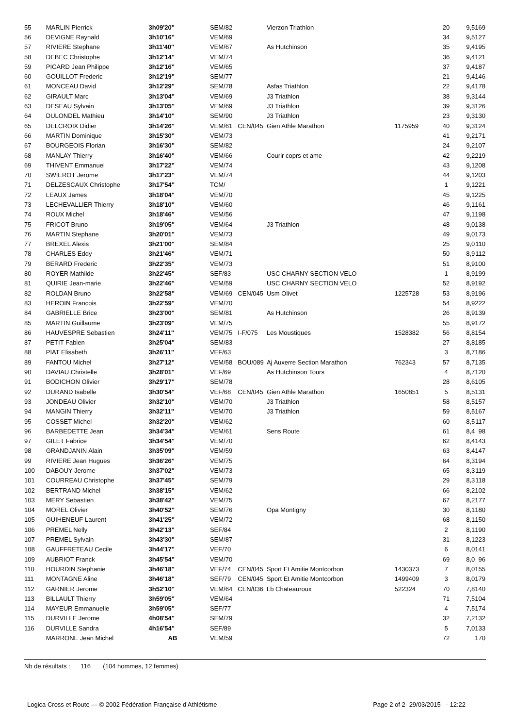| 55 | MARLIN Pierrick | 3h09'20'' | SEM/82 | | Vierzon Triathlon | | 20 | 9,5 | 169 |
| 56 | DEVIGNE Raynald | 3h10'16'' | VEM/69 | | | | 34 | 9,5 | 127 |
| 57 | RIVIERE Stephane | 3h11'40'' | VEM/67 | | As Hutchinson | | 35 | 9,4 | 195 |
| 58 | DEBEC Christophe | 3h12'14'' | VEM/74 | | | | 36 | 9,4 | 121 |
| 59 | PICARD Jean Philippe | 3h12'16'' | VEM/65 | | | | 37 | 9,4 | 187 |
| 60 | GOUILLOT Frederic | 3h12'19'' | SEM/77 | | | | 21 | 9,4 | 146 |
| 61 | MONCEAU David | 3h12'29'' | SEM/78 | | Asfas Triathlon | | 22 | 9,4 | 178 |
| 62 | GIRAULT Marc | 3h13'04'' | VEM/69 | | J3 Triathlon | | 38 | 9,3 | 144 |
| 63 | DESEAU Sylvain | 3h13'05'' | VEM/69 | | J3 Triathlon | | 39 | 9,3 | 126 |
| 64 | DULONDEL Mathieu | 3h14'10'' | SEM/90 | | J3 Triathlon | | 23 | 9,3 | 130 |
| 65 | DELCROIX Didier | 3h14'26'' | VEM/61 | CEN/045 | Gien Athle Marathon | 1175959 | 40 | 9,3 | 124 |
| 66 | MARTIN Dominique | 3h15'30'' | VEM/73 | | | | 41 | 9,2 | 171 |
| 67 | BOURGEOIS Florian | 3h16'30'' | SEM/82 | | | | 24 | 9,2 | 107 |
| 68 | MANLAY Thierry | 3h16'40'' | VEM/66 | | Courir coprs et ame | | 42 | 9,2 | 219 |
| 69 | THIVENT Emmanuel | 3h17'22'' | VEM/74 | | | | 43 | 9,1 | 208 |
| 70 | SWIEROT Jerome | 3h17'23'' | VEM/74 | | | | 44 | 9,1 | 203 |
| 71 | DELZESCAUX Christophe | 3h17'54'' | TCM/ | | | | 1 | 9,1 | 221 |
| 72 | LEAUX James | 3h18'04'' | VEM/70 | | | | 45 | 9,1 | 225 |
| 73 | LECHEVALLIER Thierry | 3h18'10'' | VEM/60 | | | | 46 | 9,1 | 161 |
| 74 | ROUX Michel | 3h18'46'' | VEM/56 | | | | 47 | 9,1 | 198 |
| 75 | FRICOT Bruno | 3h19'05'' | VEM/64 | | J3 Triathlon | | 48 | 9,0 | 138 |
| 76 | MARTIN Stephane | 3h20'01'' | VEM/73 | | | | 49 | 9,0 | 173 |
| 77 | BREXEL Alexis | 3h21'00'' | SEM/84 | | | | 25 | 9,0 | 110 |
| 78 | CHARLES Eddy | 3h21'46'' | VEM/71 | | | | 50 | 8,9 | 112 |
| 79 | BERARD Frederic | 3h22'35'' | VEM/73 | | | | 51 | 8,9 | 100 |
| 80 | ROYER Mathilde | 3h22'45'' | SEF/83 | | USC CHARNY SECTION VELO | | 1 | 8,9 | 199 |
| 81 | QUIRIE Jean-marie | 3h22'46'' | VEM/59 | | USC CHARNY SECTION VELO | | 52 | 8,9 | 192 |
| 82 | ROLDAN Bruno | 3h22'58'' | VEM/69 | CEN/045 | Usm Olivet | 1225728 | 53 | 8,9 | 196 |
| 83 | HEROIN Francois | 3h22'59'' | VEM/70 | | | | 54 | 8,9 | 222 |
| 84 | GABRIELLE Brice | 3h23'00'' | SEM/81 | | As Hutchinson | | 26 | 8,9 | 139 |
| 85 | MARTIN Guillaume | 3h23'09'' | VEM/75 | | | | 55 | 8,9 | 172 |
| 86 | HAUVESPRE Sebastien | 3h24'11'' | VEM/75 | I-F/075 | Les Moustiques | 1528382 | 56 | 8,8 | 154 |
| 87 | PETIT Fabien | 3h25'04'' | SEM/83 | | | | 27 | 8,8 | 185 |
| 88 | PIAT Elisabeth | 3h26'11'' | VEF/63 | | | | 3 | 8,7 | 186 |
| 89 | FANTOU Michel | 3h27'12'' | VEM/58 | BOU/089 | Aj Auxerre Section Marathon | 762343 | 57 | 8,7 | 135 |
| 90 | DAVIAU Christelle | 3h28'01'' | VEF/69 | | As Hutchinson Tours | | 4 | 8,7 | 120 |
| 91 | BODICHON Olivier | 3h29'17'' | SEM/78 | | | | 28 | 8,6 | 105 |
| 92 | DURAND Isabelle | 3h30'54'' | VEF/68 | CEN/045 | Gien Athle Marathon | 1650851 | 5 | 8,5 | 131 |
| 93 | JONDEAU Olivier | 3h32'10'' | VEM/70 | | J3 Triathlon | | 58 | 8,5 | 157 |
| 94 | MANGIN Thierry | 3h32'11'' | VEM/70 | | J3 Triathlon | | 59 | 8,5 | 167 |
| 95 | COSSET Michel | 3h32'20'' | VEM/62 | | | | 60 | 8,5 | 117 |
| 96 | BARBEDETTE Jean | 3h34'34'' | VEM/61 | | Sens Route | | 61 | 8,4 | 98 |
| 97 | GILET Fabrice | 3h34'54'' | VEM/70 | | | | 62 | 8,4 | 143 |
| 98 | GRANDJANIN Alain | 3h35'09'' | VEM/59 | | | | 63 | 8,4 | 147 |
| 99 | RIVIERE Jean Hugues | 3h36'26'' | VEM/75 | | | | 64 | 8,3 | 194 |
| 100 | DABOUY Jerome | 3h37'02'' | VEM/73 | | | | 65 | 8,3 | 119 |
| 101 | COURREAU Christophe | 3h37'45'' | SEM/79 | | | | 29 | 8,3 | 118 |
| 102 | BERTRAND Michel | 3h38'15'' | VEM/62 | | | | 66 | 8,2 | 102 |
| 103 | MERY Sebastien | 3h38'42'' | VEM/75 | | | | 67 | 8,2 | 177 |
| 104 | MOREL Olivier | 3h40'52'' | SEM/76 | | Opa Montigny | | 30 | 8,1 | 180 |
| 105 | GUIHENEUF Laurent | 3h41'25'' | VEM/72 | | | | 68 | 8,1 | 150 |
| 106 | PREMEL Nelly | 3h42'13'' | SEF/84 | | | | 2 | 8,1 | 190 |
| 107 | PREMEL Sylvain | 3h43'30'' | SEM/87 | | | | 31 | 8,1 | 223 |
| 108 | GAUFFRETEAU Cecile | 3h44'17'' | VEF/70 | | | | 6 | 8,0 | 141 |
| 109 | AUBRIOT Franck | 3h45'54'' | VEM/70 | | | | 69 | 8,0 | 96 |
| 110 | HOURDIN Stephanie | 3h46'18'' | VEF/74 | CEN/045 | Sport Et Amitie Montcorbon | 1430373 | 7 | 8,0 | 155 |
| 111 | MONTAGNE Aline | 3h46'18'' | SEF/79 | CEN/045 | Sport Et Amitie Montcorbon | 1499409 | 3 | 8,0 | 179 |
| 112 | GARNIER Jerome | 3h52'10'' | VEM/64 | CEN/036 | Lb Chateauroux | 522324 | 70 | 7,8 | 140 |
| 113 | BILLAULT Thierry | 3h59'05'' | VEM/64 | | | | 71 | 7,5 | 104 |
| 114 | MAYEUR Emmanuelle | 3h59'05'' | SEF/77 | | | | 4 | 7,5 | 174 |
| 115 | DURVILLE Jerome | 4h08'54'' | SEM/79 | | | | 32 | 7,2 | 132 |
| 116 | DURVILLE Sandra | 4h16'54'' | SEF/89 | | | | 5 | 7,0 | 133 |
| | MARRONE Jean Michel | AB | VEM/59 | | | | 72 | | 170 |
Nb de résultats : 116 (104 hommes, 12 femmes)
Logica Cross et Route — © 2002 Fédération Française d'Athlétisme Page 2 of 2- 29/03/2015 - 12:22